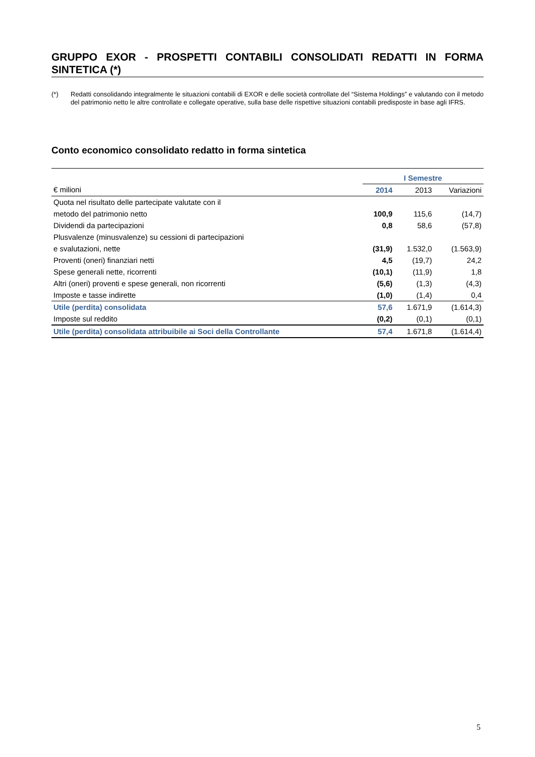GRUPPO EXOR - PROSPETTI CONTABILI CONSOLIDATI REDATTI IN FORMA SINTETICA (*)
(*) Redatti consolidando integralmente le situazioni contabili di EXOR e delle società controllate del “Sistema Holdings” e valutando con il metodo del patrimonio netto le altre controllate e collegate operative, sulla base delle rispettive situazioni contabili predisposte in base agli IFRS.
Conto economico consolidato redatto in forma sintetica
| | I Semestre | | |
| € milioni | 2014 | 2013 | Variazioni |
| Quota nel risultato delle partecipate valutate con il | | | |
| metodo del patrimonio netto | 100,9 | 115,6 | (14,7) |
| Dividendi da partecipazioni | 0,8 | 58,6 | (57,8) |
| Plusvalenze (minusvalenze) su cessioni di partecipazioni | | | |
| e svalutazioni, nette | (31,9) | 1.532,0 | (1.563,9) |
| Proventi (oneri) finanziari netti | 4,5 | (19,7) | 24,2 |
| Spese generali nette, ricorrenti | (10,1) | (11,9) | 1,8 |
| Altri (oneri) proventi e spese generali, non ricorrenti | (5,6) | (1,3) | (4,3) |
| Imposte e tasse indirette | (1,0) | (1,4) | 0,4 |
| Utile (perdita) consolidata | 57,6 | 1.671,9 | (1.614,3) |
| Imposte sul reddito | (0,2) | (0,1) | (0,1) |
| Utile (perdita) consolidata attribuibile ai Soci della Controllante | 57,4 | 1.671,8 | (1.614,4) |
5